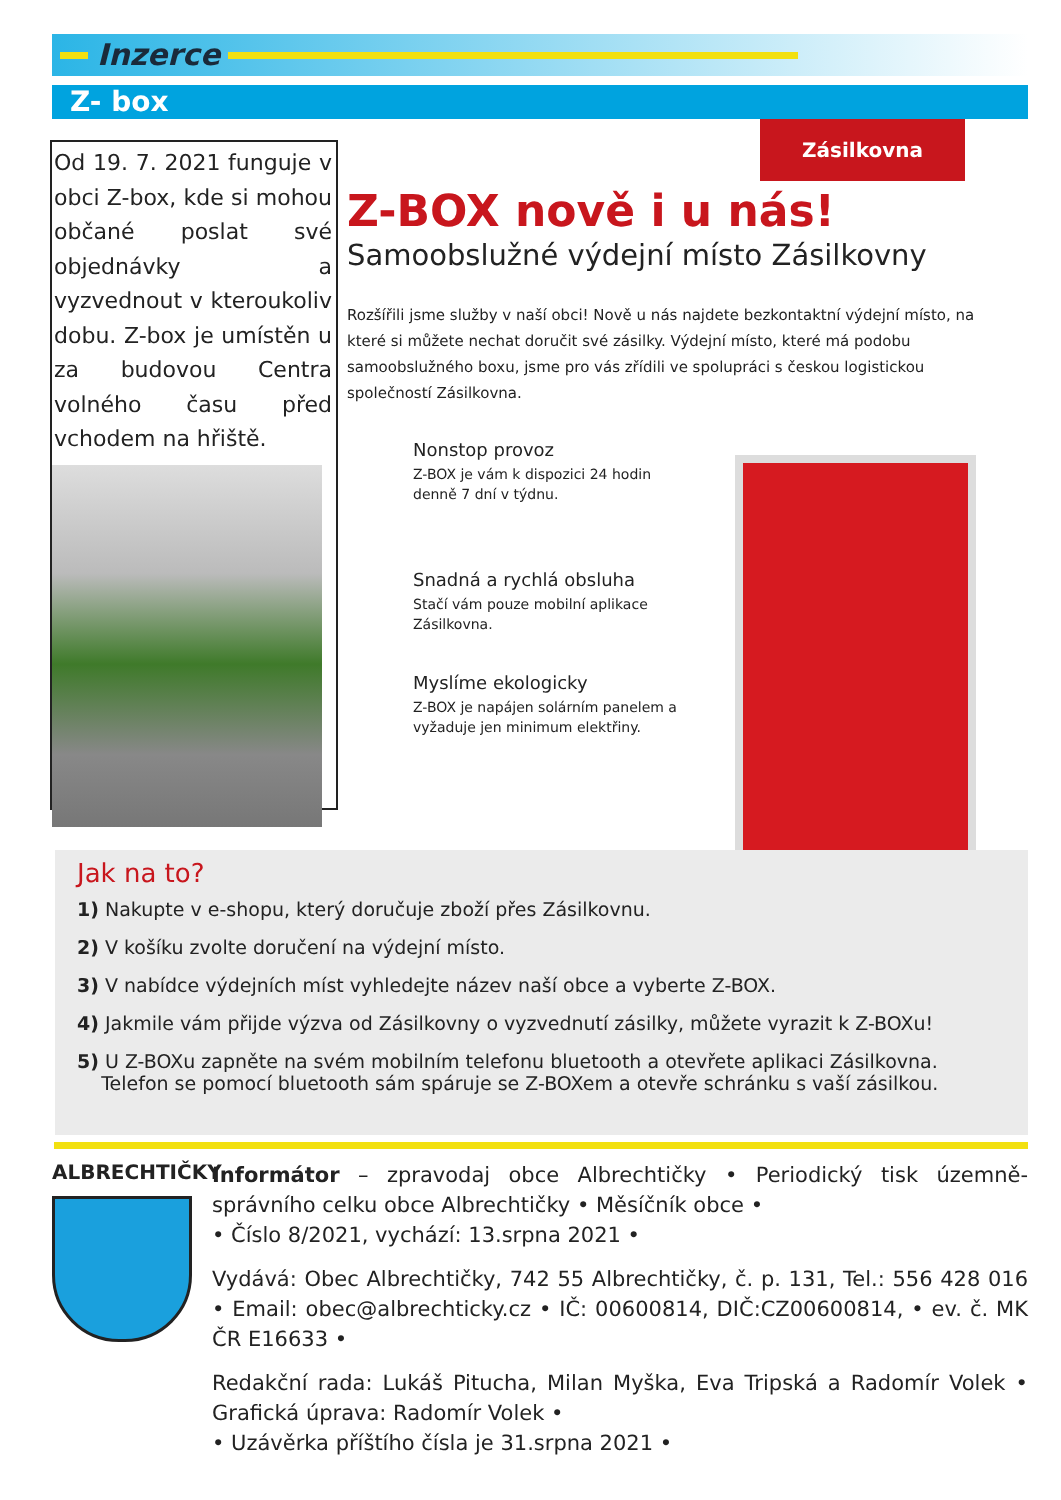Inzerce
Z- box
Od 19. 7. 2021 funguje v obci Z-box, kde si mohou občané poslat své objednávky a vyzvednout v kteroukoliv dobu. Z-box je umístěn u za budovou Centra volného času před vchodem na hřiště.
Zásilkovna
Z-BOX nově i u nás!
Samoobslužné výdejní místo Zásilkovny
Rozšířili jsme služby v naší obci! Nově u nás najdete bezkontaktní výdejní místo, na které si můžete nechat doručit své zásilky. Výdejní místo, které má podobu samoobslužného boxu, jsme pro vás zřídili ve spolupráci s českou logistickou společností Zásilkovna.
Nonstop provoz
Z-BOX je vám k dispozici 24 hodin denně 7 dní v týdnu.
Snadná a rychlá obsluha
Stačí vám pouze mobilní aplikace Zásilkovna.
Myslíme ekologicky
Z-BOX je napájen solárním panelem a vyžaduje jen minimum elektřiny.
Jak na to?
1) Nakupte v e-shopu, který doručuje zboží přes Zásilkovnu.
2) V košíku zvolte doručení na výdejní místo.
3) V nabídce výdejních míst vyhledejte název naší obce a vyberte Z-BOX.
4) Jakmile vám přijde výzva od Zásilkovny o vyzvednutí zásilky, můžete vyrazit k Z-BOXu!
5) U Z-BOXu zapněte na svém mobilním telefonu bluetooth a otevřete aplikaci Zásilkovna.
Telefon se pomocí bluetooth sám spáruje se Z-BOXem a otevře schránku s vaší zásilkou.
ALBRECHTIČKY
Informátor – zpravodaj obce Albrechtičky • Periodický tisk územně-správního celku obce Albrechtičky • Měsíčník obce •
• Číslo 8/2021, vychází: 13.srpna 2021 •
Vydává: Obec Albrechtičky, 742 55 Albrechtičky, č. p. 131, Tel.: 556 428 016 • Email: obec@albrechticky.cz • IČ: 00600814, DIČ:CZ00600814, • ev. č. MK ČR E16633 •
Redakční rada: Lukáš Pitucha, Milan Myška, Eva Tripská a Radomír Volek • Grafická úprava: Radomír Volek •
• Uzávěrka příštího čísla je 31.srpna 2021 •